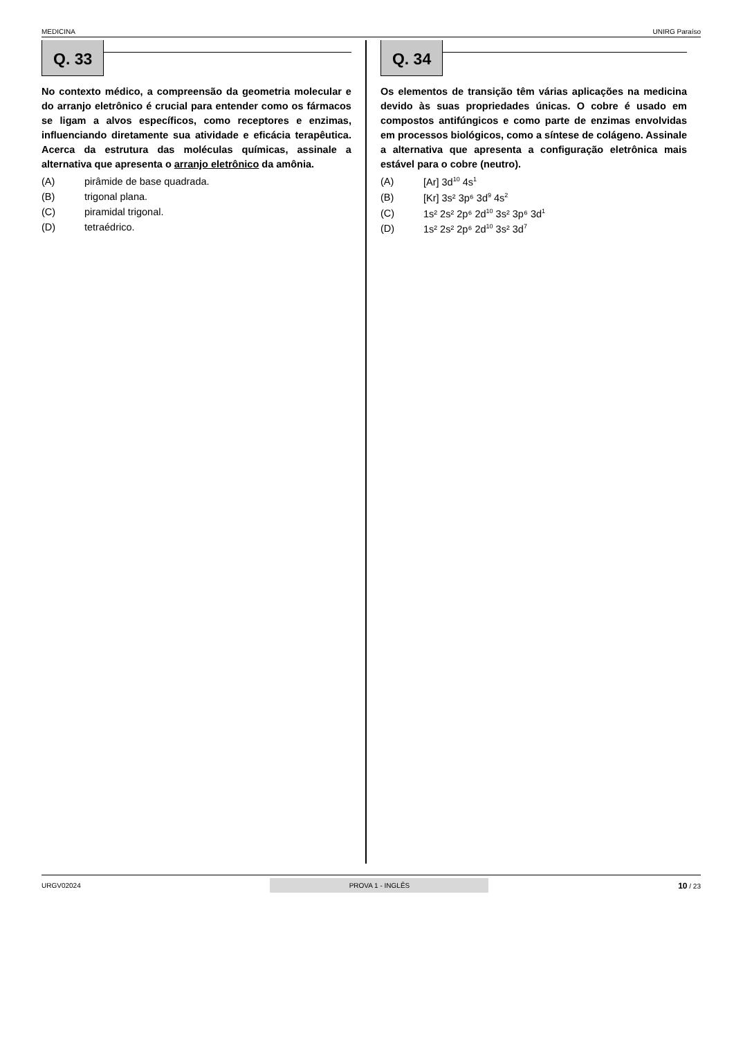MEDICINA UNIRG Paraíso
Q. 33
No contexto médico, a compreensão da geometria molecular e do arranjo eletrônico é crucial para entender como os fármacos se ligam a alvos específicos, como receptores e enzimas, influenciando diretamente sua atividade e eficácia terapêutica. Acerca da estrutura das moléculas químicas, assinale a alternativa que apresenta o arranjo eletrônico da amônia.
(A) pirâmide de base quadrada.
(B) trigonal plana.
(C) piramidal trigonal.
(D) tetraédrico.
Q. 34
Os elementos de transição têm várias aplicações na medicina devido às suas propriedades únicas. O cobre é usado em compostos antifúngicos e como parte de enzimas envolvidas em processos biológicos, como a síntese de colágeno. Assinale a alternativa que apresenta a configuração eletrônica mais estável para o cobre (neutro).
(A) [Ar] 3d<sup>10</sup> 4s<sup>1</sup>
(B) [Kr] 3s² 3p⁶ 3d<sup>9</sup> 4s<sup>2</sup>
(C) 1s² 2s² 2p⁶ 2d<sup>10</sup> 3s² 3p⁶ 3d<sup>1</sup>
(D) 1s² 2s² 2p⁶ 2d<sup>10</sup> 3s² 3d<sup>7</sup>
URGV02024 PROVA 1 - INGLÊS 10 / 23